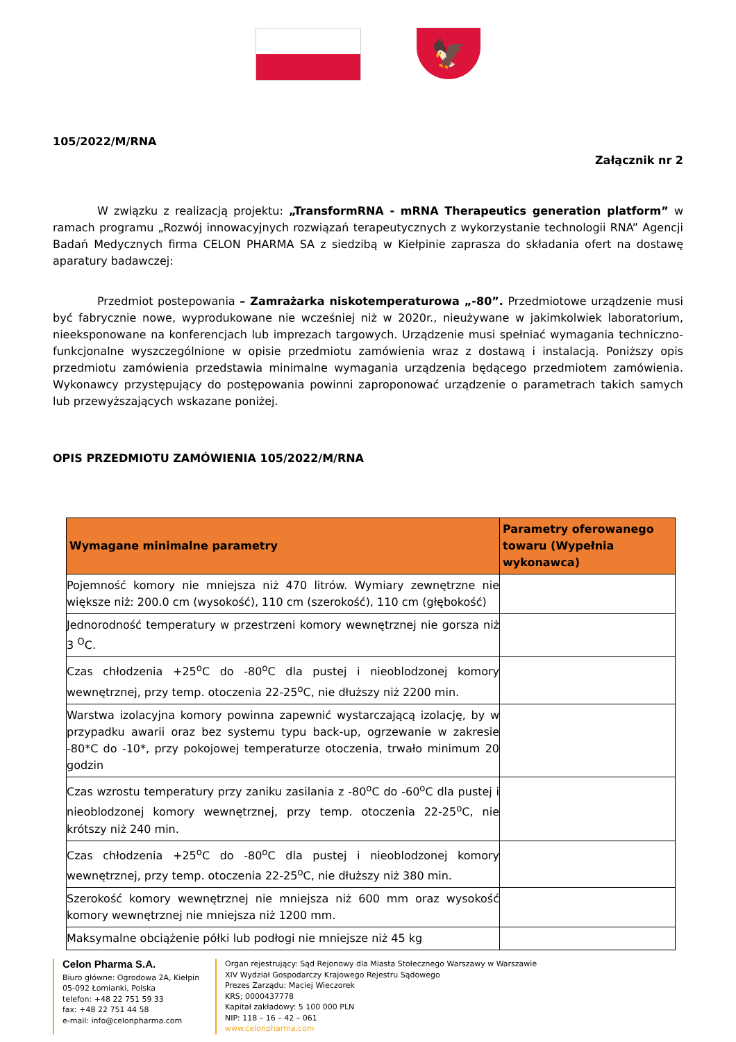🦅
105/2022/M/RNA
Załącznik nr 2
W związku z realizacją projektu: „TransformRNA - mRNA Therapeutics generation platform” w ramach programu „Rozwój innowacyjnych rozwiązań terapeutycznych z wykorzystanie technologii RNA” Agencji Badań Medycznych firma CELON PHARMA SA z siedzibą w Kiełpinie zaprasza do składania ofert na dostawę aparatury badawczej:
Przedmiot postepowania – Zamrażarka niskotemperaturowa „-80”. Przedmiotowe urządzenie musi być fabrycznie nowe, wyprodukowane nie wcześniej niż w 2020r., nieużywane w jakimkolwiek laboratorium, nieeksponowane na konferencjach lub imprezach targowych. Urządzenie musi spełniać wymagania techniczno-funkcjonalne wyszczególnione w opisie przedmiotu zamówienia wraz z dostawą i instalacją. Poniższy opis przedmiotu zamówienia przedstawia minimalne wymagania urządzenia będącego przedmiotem zamówienia. Wykonawcy przystępujący do postępowania powinni zaproponować urządzenie o parametrach takich samych lub przewyższających wskazane poniżej.
OPIS PRZEDMIOTU ZAMÓWIENIA 105/2022/M/RNA
| Wymagane minimalne parametry | Parametry oferowanego towaru (Wypełnia wykonawca) |
| --- | --- |
| Pojemność komory nie mniejsza niż 470 litrów. Wymiary zewnętrzne nie większe niż: 200.0 cm (wysokość), 110 cm (szerokość), 110 cm (głębokość) | |
| Jednorodność temperatury w przestrzeni komory wewnętrznej nie gorsza niż 3 <sup>O</sup>C. | |
| Czas chłodzenia +25<sup>o</sup>C do -80<sup>o</sup>C dla pustej i nieoblodzonej komory wewnętrznej, przy temp. otoczenia 22-25<sup>o</sup>C, nie dłuższy niż 2200 min. | |
| Warstwa izolacyjna komory powinna zapewnić wystarczającą izolację, by w przypadku awarii oraz bez systemu typu back-up, ogrzewanie w zakresie -80*C do -10*, przy pokojowej temperaturze otoczenia, trwało minimum 20 godzin | |
| Czas wzrostu temperatury przy zaniku zasilania z -80<sup>o</sup>C do -60<sup>o</sup>C dla pustej i nieoblodzonej komory wewnętrznej, przy temp. otoczenia 22-25<sup>o</sup>C, nie krótszy niż 240 min. | |
| Czas chłodzenia +25<sup>o</sup>C do -80<sup>o</sup>C dla pustej i nieoblodzonej komory wewnętrznej, przy temp. otoczenia 22-25<sup>o</sup>C, nie dłuższy niż 380 min. | |
| Szerokość komory wewnętrznej nie mniejsza niż 600 mm oraz wysokość komory wewnętrznej nie mniejsza niż 1200 mm. | |
| Maksymalne obciążenie półki lub podłogi nie mniejsze niż 45 kg | |
Celon Pharma S.A.
Biuro główne: Ogrodowa 2A, Kiełpin
05-092 Łomianki, Polska
telefon: +48 22 751 59 33
fax: +48 22 751 44 58
e-mail: info@celonpharma.com
Organ rejestrujący: Sąd Rejonowy dla Miasta Stołecznego Warszawy w Warszawie
XIV Wydział Gospodarczy Krajowego Rejestru Sądowego
Prezes Zarządu: Maciej Wieczorek
KRS; 0000437778
Kapitał zakładowy: 5 100 000 PLN
NIP: 118 – 16 – 42 – 061
www.celonpharma.com